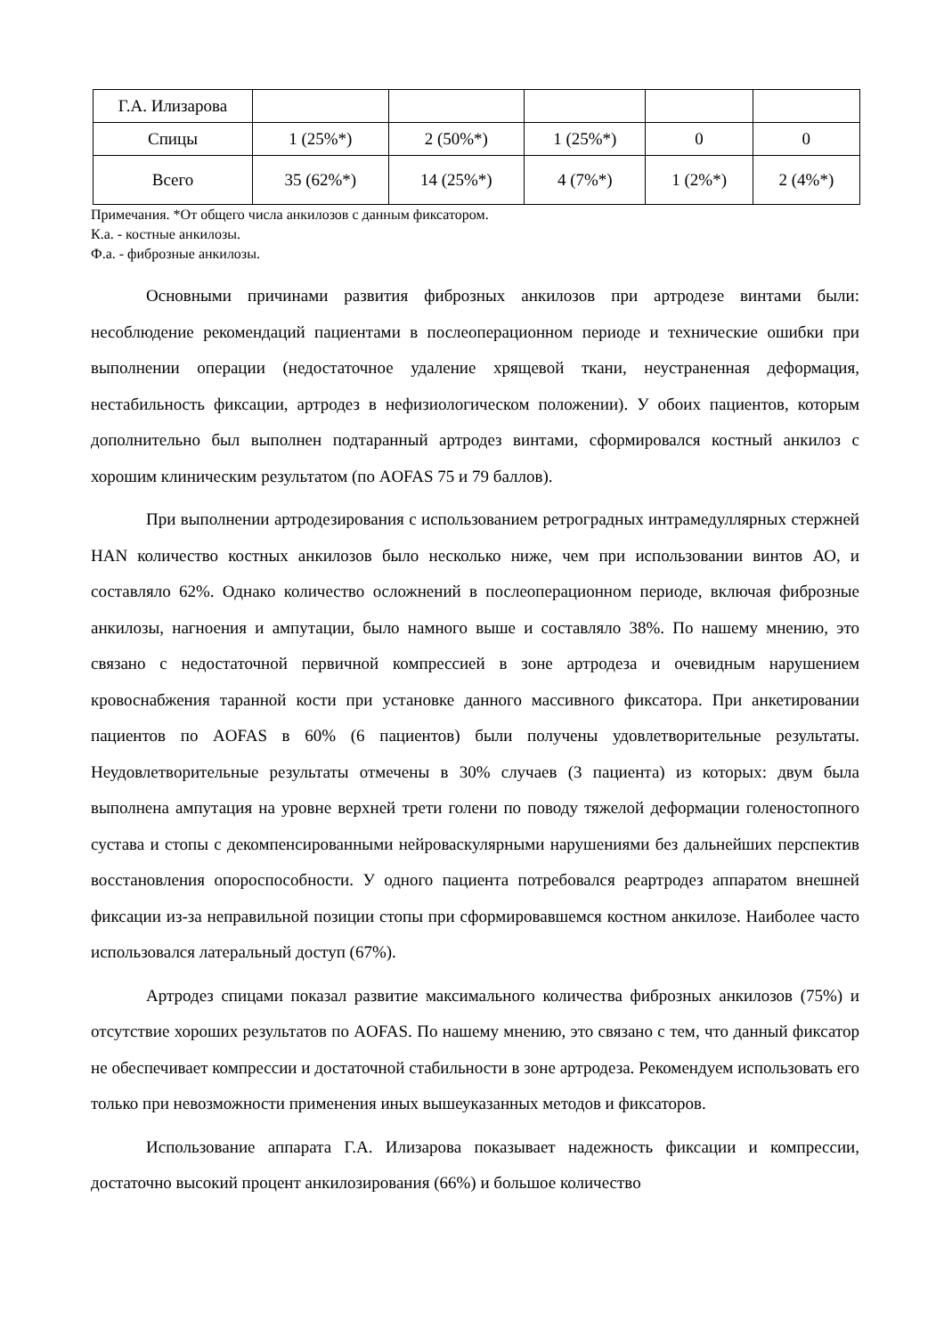| Г.А. Илизарова | | | | | |
| Спицы | 1 (25%*) | 2 (50%*) | 1 (25%*) | 0 | 0 |
| Всего | 35 (62%*) | 14 (25%*) | 4 (7%*) | 1 (2%*) | 2 (4%*) |
Примечания. *От общего числа анкилозов с данным фиксатором.
К.а. - костные анкилозы.
Ф.а. - фиброзные анкилозы.
Основными причинами развития фиброзных анкилозов при артродезе винтами были: несоблюдение рекомендаций пациентами в послеоперационном периоде и технические ошибки при выполнении операции (недостаточное удаление хрящевой ткани, неустраненная деформация, нестабильность фиксации, артродез в нефизиологическом положении). У обоих пациентов, которым дополнительно был выполнен подтаранный артродез винтами, сформировался костный анкилоз с хорошим клиническим результатом (по AOFAS 75 и 79 баллов).
При выполнении артродезирования с использованием ретроградных интрамедуллярных стержней HAN количество костных анкилозов было несколько ниже, чем при использовании винтов АО, и составляло 62%. Однако количество осложнений в послеоперационном периоде, включая фиброзные анкилозы, нагноения и ампутации, было намного выше и составляло 38%. По нашему мнению, это связано с недостаточной первичной компрессией в зоне артродеза и очевидным нарушением кровоснабжения таранной кости при установке данного массивного фиксатора. При анкетировании пациентов по AOFAS в 60% (6 пациентов) были получены удовлетворительные результаты. Неудовлетворительные результаты отмечены в 30% случаев (3 пациента) из которых: двум была выполнена ампутация на уровне верхней трети голени по поводу тяжелой деформации голеностопного сустава и стопы с декомпенсированными нейроваскулярными нарушениями без дальнейших перспектив восстановления опороспособности. У одного пациента потребовался реартродез аппаратом внешней фиксации из-за неправильной позиции стопы при сформировавшемся костном анкилозе. Наиболее часто использовался латеральный доступ (67%).
Артродез спицами показал развитие максимального количества фиброзных анкилозов (75%) и отсутствие хороших результатов по AOFAS. По нашему мнению, это связано с тем, что данный фиксатор не обеспечивает компрессии и достаточной стабильности в зоне артродеза. Рекомендуем использовать его только при невозможности применения иных вышеуказанных методов и фиксаторов.
Использование аппарата Г.А. Илизарова показывает надежность фиксации и компрессии, достаточно высокий процент анкилозирования (66%) и большое количество